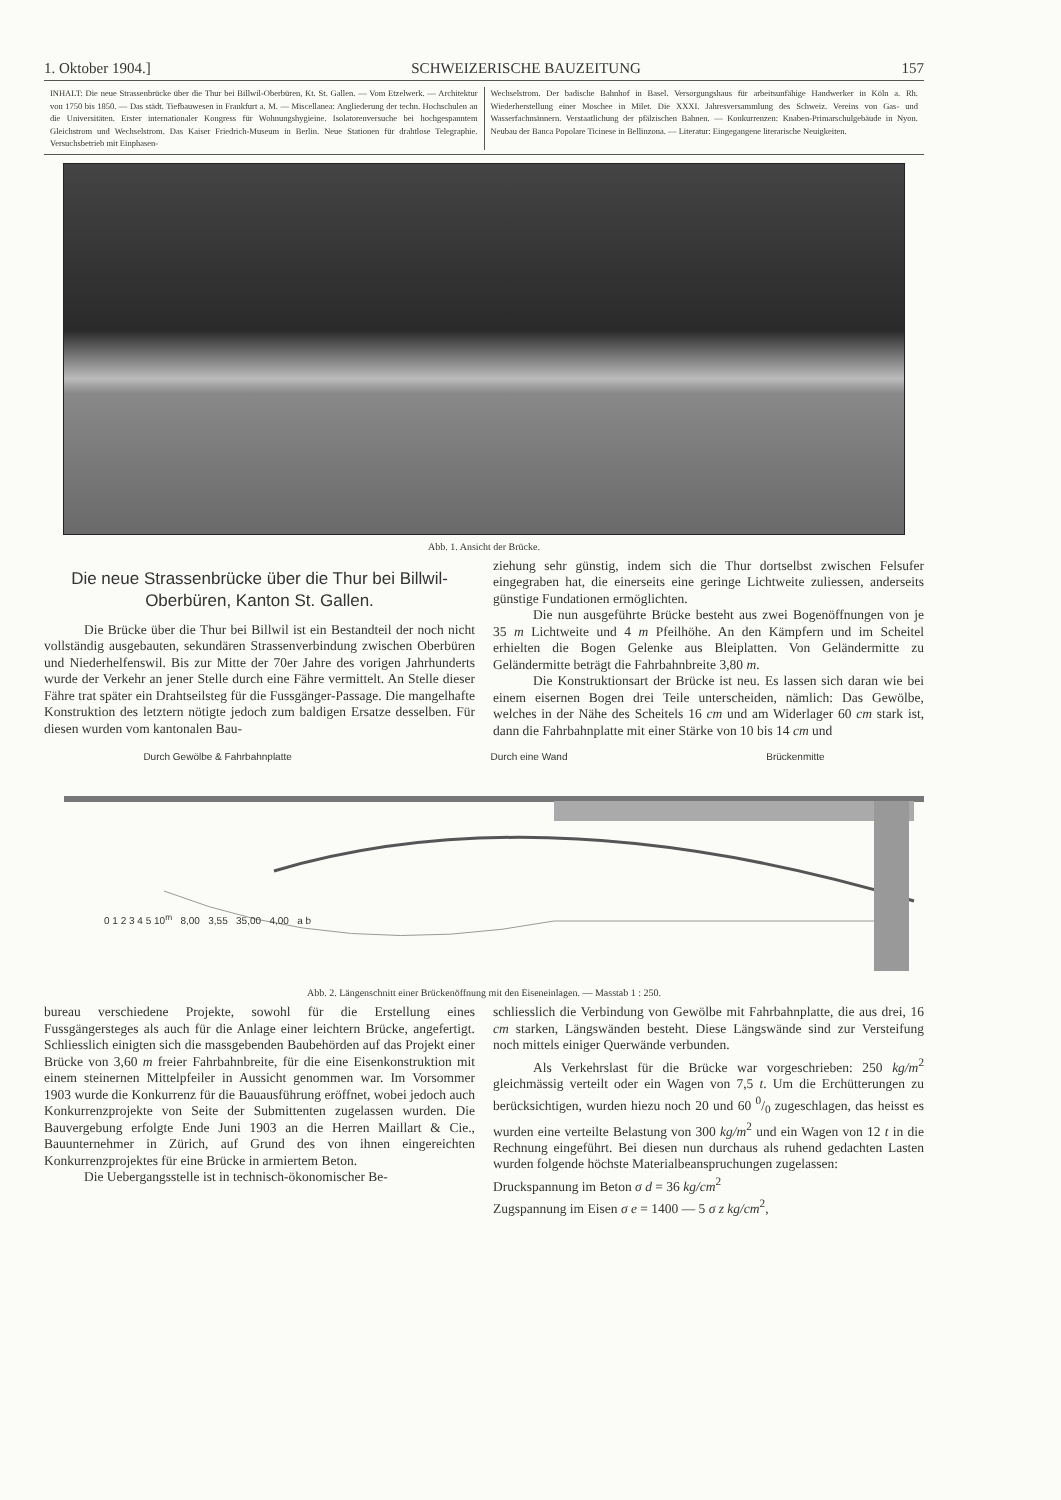1. Oktober 1904.] SCHWEIZERISCHE BAUZEITUNG 157
INHALT: Die neue Strassenbrücke über die Thur bei Billwil-Oberbüren, Kt. St. Gallen. — Vom Etzelwerk. — Architektur von 1750 bis 1850. — Das städt. Tiefbauwesen in Frankfurt a. M. — Miscellanea: Angliederung der techn. Hochschulen an die Universitäten. Erster internationaler Kongress für Wohnungshygieine. Isolatorenversuche bei hochgespanntem Gleichstrom und Wechselstrom. Das Kaiser Friedrich-Museum in Berlin. Neue Stationen für drahtlose Telegraphie. Versuchsbetrieb mit Einphasen-
Wechselstrom. Der badische Bahnhof in Basel. Versorgungshaus für arbeitsunfähige Handwerker in Köln a. Rh. Wiederherstellung einer Moschee in Milet. Die XXXI. Jahresversammlung des Schweiz. Vereins von Gas- und Wasserfachmännern. Verstaatlichung der pfälzischen Bahnen. — Konkurrenzen: Knaben-Primarschulgebäude in Nyon. Neubau der Banca Popolare Ticinese in Bellinzona. — Literatur: Eingegangene literarische Neuigkeiten.
Abb. 1. Ansicht der Brücke.
Die neue Strassenbrücke über die Thur bei Billwil-Oberbüren, Kanton St. Gallen.
Die Brücke über die Thur bei Billwil ist ein Bestandteil der noch nicht vollständig ausgebauten, sekundären Strassenverbindung zwischen Oberbüren und Niederhelfenswil. Bis zur Mitte der 70er Jahre des vorigen Jahrhunderts wurde der Verkehr an jener Stelle durch eine Fähre vermittelt. An Stelle dieser Fähre trat später ein Drahtseilsteg für die Fussgänger-Passage. Die mangelhafte Konstruktion des letztern nötigte jedoch zum baldigen Ersatze desselben. Für diesen wurden vom kantonalen Bau-
ziehung sehr günstig, indem sich die Thur dortselbst zwischen Felsufer eingegraben hat, die einerseits eine geringe Lichtweite zuliessen, anderseits günstige Fundationen ermöglichten.
Die nun ausgeführte Brücke besteht aus zwei Bogenöffnungen von je 35 m Lichtweite und 4 m Pfeilhöhe. An den Kämpfern und im Scheitel erhielten die Bogen Gelenke aus Bleiplatten. Von Geländermitte zu Geländermitte beträgt die Fahrbahnbreite 3,80 m.
Die Konstruktionsart der Brücke ist neu. Es lassen sich daran wie bei einem eisernen Bogen drei Teile unterscheiden, nämlich: Das Gewölbe, welches in der Nähe des Scheitels 16 cm und am Widerlager 60 cm stark ist, dann die Fahrbahnplatte mit einer Stärke von 10 bis 14 cm und
Durch Gewölbe & Fahrbahnplatte Durch eine Wand Brückenmitte
0 1 2 3 4 5 10<sup>m</sup> 8,00 3,55 35,00 4,00 a b
Abb. 2. Längenschnitt einer Brückenöffnung mit den Eiseneinlagen. — Masstab 1 : 250.
bureau verschiedene Projekte, sowohl für die Erstellung eines Fussgängersteges als auch für die Anlage einer leichtern Brücke, angefertigt. Schliesslich einigten sich die massgebenden Baubehörden auf das Projekt einer Brücke von 3,60 m freier Fahrbahnbreite, für die eine Eisenkonstruktion mit einem steinernen Mittelpfeiler in Aussicht genommen war. Im Vorsommer 1903 wurde die Konkurrenz für die Bauausführung eröffnet, wobei jedoch auch Konkurrenzprojekte von Seite der Submittenten zugelassen wurden. Die Bauvergebung erfolgte Ende Juni 1903 an die Herren Maillart & Cie., Bauunternehmer in Zürich, auf Grund des von ihnen eingereichten Konkurrenzprojektes für eine Brücke in armiertem Beton.
Die Uebergangsstelle ist in technisch-ökonomischer Be-
schliesslich die Verbindung von Gewölbe mit Fahrbahnplatte, die aus drei, 16 cm starken, Längswänden besteht. Diese Längswände sind zur Versteifung noch mittels einiger Querwände verbunden.
Als Verkehrslast für die Brücke war vorgeschrieben: 250 kg/m<sup>2</sup> gleichmässig verteilt oder ein Wagen von 7,5 t. Um die Erchütterungen zu berücksichtigen, wurden hiezu noch 20 und 60 0/0 zugeschlagen, das heisst es wurden eine verteilte Belastung von 300 kg/m<sup>2</sup> und ein Wagen von 12 t in die Rechnung eingeführt. Bei diesen nun durchaus als ruhend gedachten Lasten wurden folgende höchste Materialbeanspruchungen zugelassen:
Druckspannung im Beton σ d = 36 kg/cm<sup>2</sup>
Zugspannung im Eisen σ e = 1400 — 5 σ z kg/cm<sup>2</sup>,